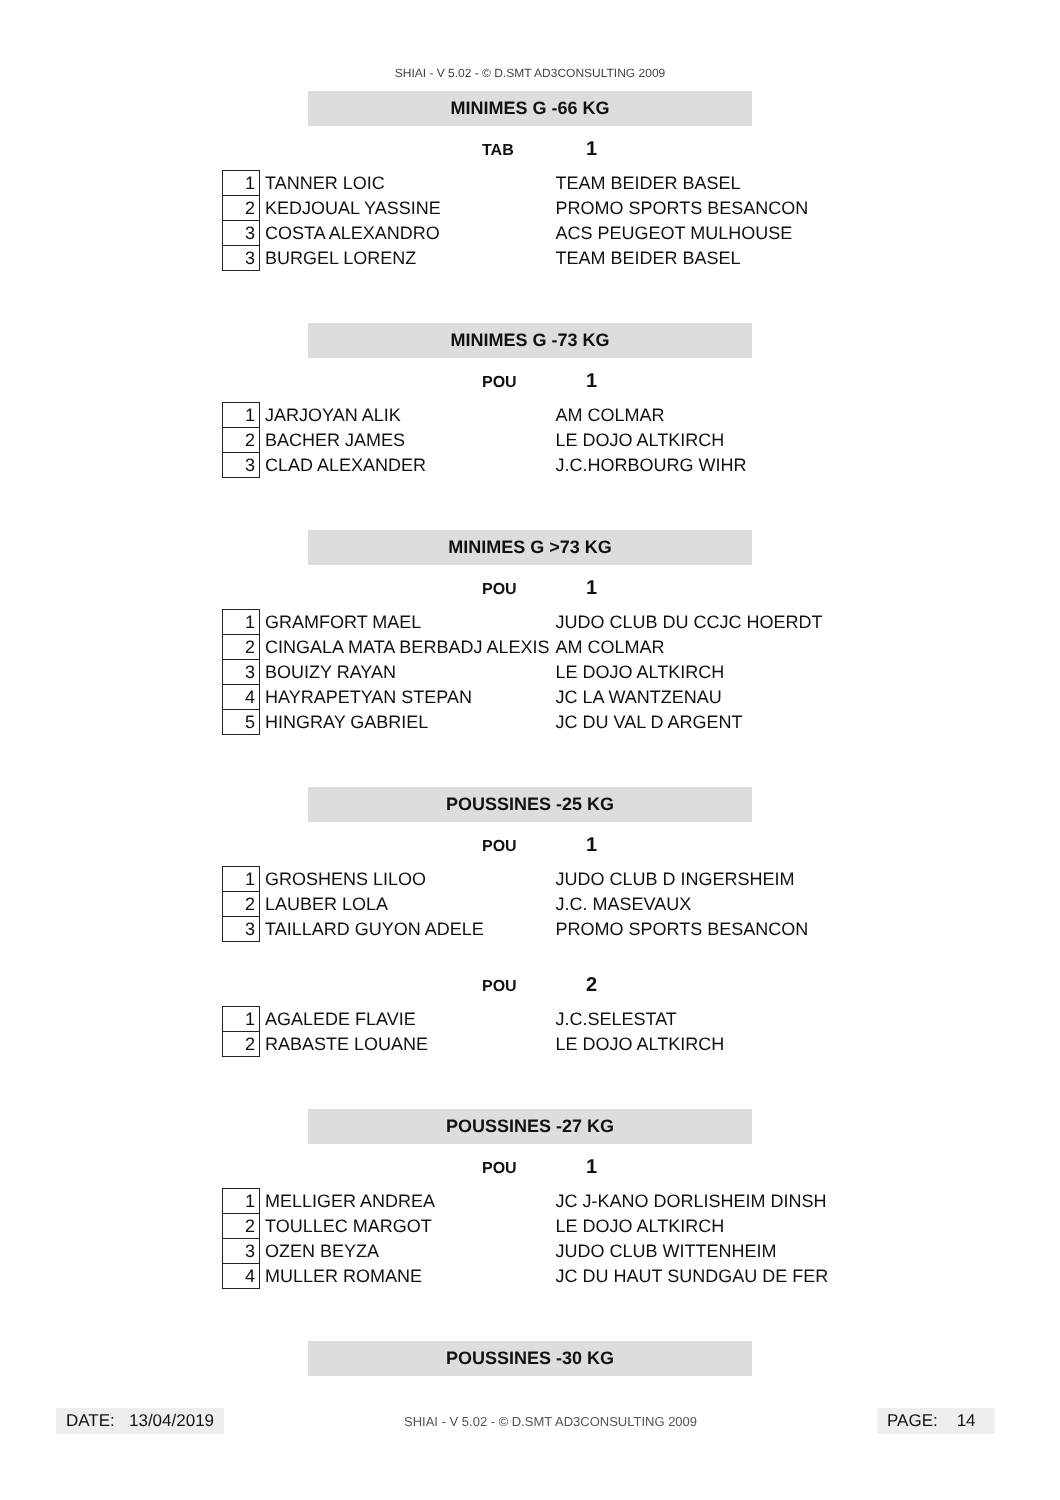SHIAI - V 5.02 - © D.SMT AD3CONSULTING 2009
MINIMES G -66 KG
TAB 1
| 1 | TANNER LOIC | TEAM BEIDER BASEL |
| 2 | KEDJOUAL YASSINE | PROMO SPORTS BESANCON |
| 3 | COSTA ALEXANDRO | ACS PEUGEOT MULHOUSE |
| 3 | BURGEL LORENZ | TEAM BEIDER BASEL |
MINIMES G -73 KG
POU 1
| 1 | JARJOYAN ALIK | AM COLMAR |
| 2 | BACHER JAMES | LE DOJO ALTKIRCH |
| 3 | CLAD ALEXANDER | J.C.HORBOURG WIHR |
MINIMES G >73 KG
POU 1
| 1 | GRAMFORT MAEL | JUDO CLUB DU CCJC HOERDT |
| 2 | CINGALA MATA BERBADJ ALEXIS | AM COLMAR |
| 3 | BOUIZY RAYAN | LE DOJO ALTKIRCH |
| 4 | HAYRAPETYAN STEPAN | JC LA WANTZENAU |
| 5 | HINGRAY GABRIEL | JC DU VAL D ARGENT |
POUSSINES -25 KG
POU 1
| 1 | GROSHENS LILOO | JUDO CLUB D INGERSHEIM |
| 2 | LAUBER LOLA | J.C. MASEVAUX |
| 3 | TAILLARD GUYON ADELE | PROMO SPORTS BESANCON |
POU 2
| 1 | AGALEDE FLAVIE | J.C.SELESTAT |
| 2 | RABASTE LOUANE | LE DOJO ALTKIRCH |
POUSSINES -27 KG
POU 1
| 1 | MELLIGER ANDREA | JC J-KANO DORLISHEIM DINSH |
| 2 | TOULLEC MARGOT | LE DOJO ALTKIRCH |
| 3 | OZEN BEYZA | JUDO CLUB WITTENHEIM |
| 4 | MULLER ROMANE | JC DU HAUT SUNDGAU DE FER |
POUSSINES -30 KG
DATE: 13/04/2019
SHIAI - V 5.02 - © D.SMT AD3CONSULTING 2009
PAGE: 14